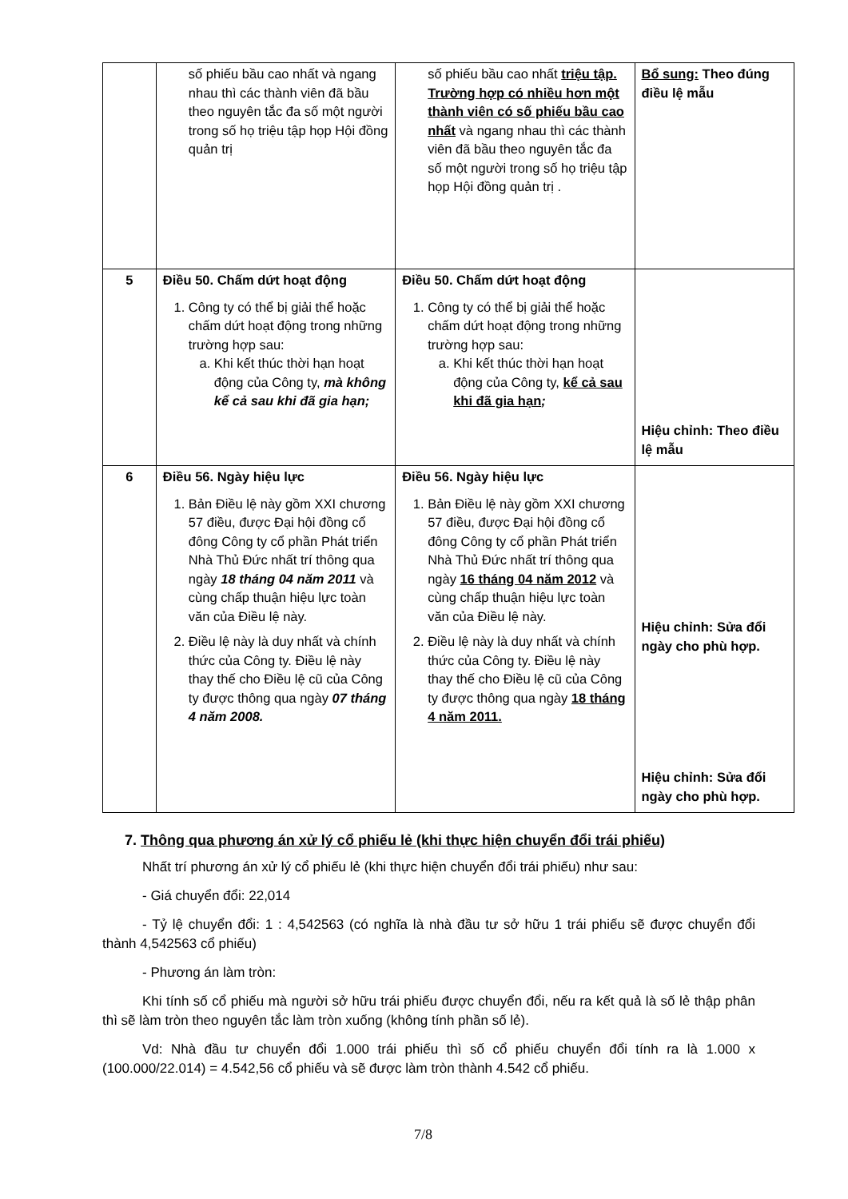| | số phiếu bầu cao nhất và ngang nhau thì các thành viên đã bầu theo nguyên tắc đa số một người trong số họ triệu tập họp Hội đồng quản trị | số phiếu bầu cao nhất triệu tập. Trường hợp có nhiều hơn một thành viên có số phiếu bầu cao nhất và ngang nhau thì các thành viên đã bầu theo nguyên tắc đa số một người trong số họ triệu tập họp Hội đồng quản trị . | Bổ sung: Theo đúng điều lệ mẫu |
| 5 | Điều 50. Chấm dứt hoạt động 1. Công ty có thể bị giải thể hoặc chấm dứt hoạt động trong những trường hợp sau: a. Khi kết thúc thời hạn hoạt động của Công ty, mà không kể cả sau khi đã gia hạn; | Điều 50. Chấm dứt hoạt động 1. Công ty có thể bị giải thể hoặc chấm dứt hoạt động trong những trường hợp sau: a. Khi kết thúc thời hạn hoạt động của Công ty, kể cả sau khi đã gia hạn ; | Hiệu chỉnh: Theo điều lệ mẫu |
| 6 | Điều 56. Ngày hiệu lực 1. Bản Điều lệ này gồm XXI chương 57 điều, được Đại hội đồng cổ đông Công ty cổ phần Phát triển Nhà Thủ Đức nhất trí thông qua ngày 18 tháng 04 năm 2011 và cùng chấp thuận hiệu lực toàn văn của Điều lệ này. 2. Điều lệ này là duy nhất và chính thức của Công ty. Điều lệ này thay thế cho Điều lệ cũ của Công ty được thông qua ngày 07 tháng 4 năm 2008. | Điều 56. Ngày hiệu lực 1. Bản Điều lệ này gồm XXI chương 57 điều, được Đại hội đồng cổ đông Công ty cổ phần Phát triển Nhà Thủ Đức nhất trí thông qua ngày 16 tháng 04 năm 2012 và cùng chấp thuận hiệu lực toàn văn của Điều lệ này. 2. Điều lệ này là duy nhất và chính thức của Công ty. Điều lệ này thay thế cho Điều lệ cũ của Công ty được thông qua ngày 18 tháng 4 năm 2011. | Hiệu chỉnh: Sửa đổi ngày cho phù hợp. Hiệu chỉnh: Sửa đổi ngày cho phù hợp. |
7. Thông qua phương án xử lý cổ phiếu lẻ (khi thực hiện chuyển đổi trái phiếu)
Nhất trí phương án xử lý cổ phiếu lẻ (khi thực hiện chuyển đổi trái phiếu) như sau:
- Giá chuyển đổi: 22,014
- Tỷ lệ chuyển đổi: 1 : 4,542563 (có nghĩa là nhà đầu tư sở hữu 1 trái phiếu sẽ được chuyển đổi thành 4,542563 cổ phiếu)
- Phương án làm tròn:
Khi tính số cổ phiếu mà người sở hữu trái phiếu được chuyển đổi, nếu ra kết quả là số lẻ thập phân thì sẽ làm tròn theo nguyên tắc làm tròn xuống (không tính phần số lẻ).
Vd: Nhà đầu tư chuyển đổi 1.000 trái phiếu thì số cổ phiếu chuyển đổi tính ra là 1.000 x (100.000/22.014) = 4.542,56 cổ phiếu và sẽ được làm tròn thành 4.542 cổ phiếu.
7/8